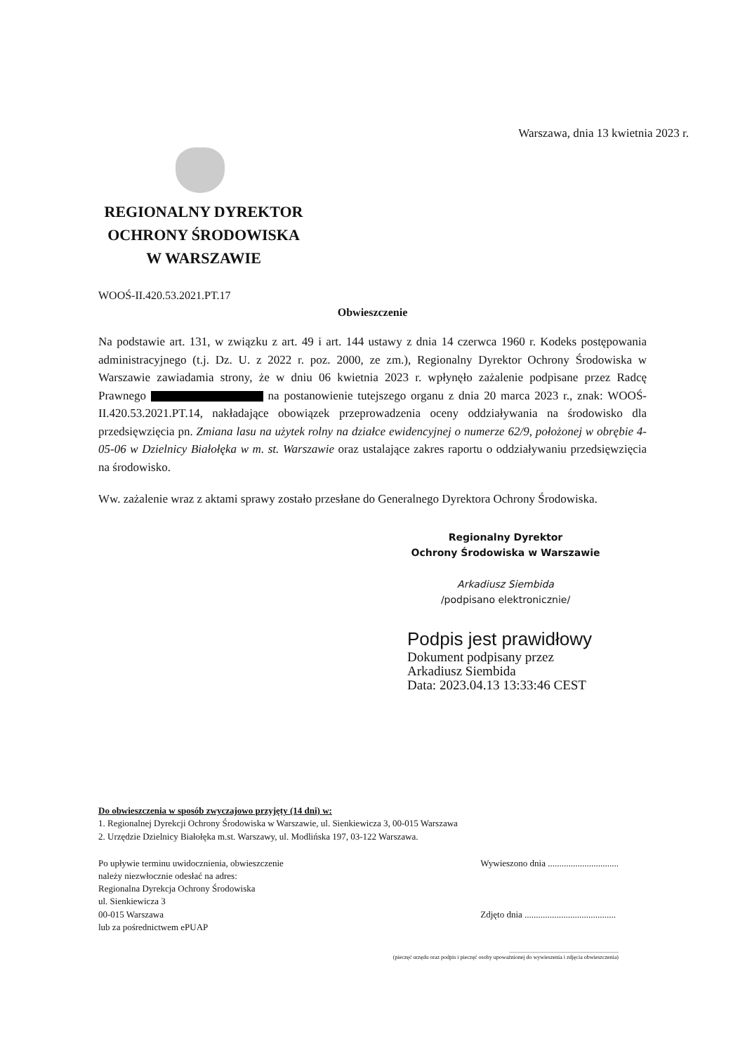Warszawa, dnia 13 kwietnia 2023 r.
REGIONALNY DYREKTOR
OCHRONY ŚRODOWISKA
W WARSZAWIE
WOOŚ-II.420.53.2021.PT.17
Obwieszczenie
Na podstawie art. 131, w związku z art. 49 i art. 144 ustawy z dnia 14 czerwca 1960 r. Kodeks postępowania administracyjnego (t.j. Dz. U. z 2022 r. poz. 2000, ze zm.), Regionalny Dyrektor Ochrony Środowiska w Warszawie zawiadamia strony, że w dniu 06 kwietnia 2023 r. wpłynęło zażalenie podpisane przez Radcę Prawnego na postanowienie tutejszego organu z dnia 20 marca 2023 r., znak: WOOŚ-II.420.53.2021.PT.14, nakładające obowiązek przeprowadzenia oceny oddziaływania na środowisko dla przedsięwzięcia pn. Zmiana lasu na użytek rolny na działce ewidencyjnej o numerze 62/9, położonej w obrębie 4-05-06 w Dzielnicy Białołęka w m. st. Warszawie oraz ustalające zakres raportu o oddziaływaniu przedsięwzięcia na środowisko.
Ww. zażalenie wraz z aktami sprawy zostało przesłane do Generalnego Dyrektora Ochrony Środowiska.
Regionalny Dyrektor
Ochrony Środowiska w Warszawie
Arkadiusz Siembida
/podpisano elektronicznie/
Podpis jest prawidłowy
Dokument podpisany przez
Arkadiusz Siembida
Data: 2023.04.13 13:33:46 CEST
Do obwieszczenia w sposób zwyczajowo przyjęty (14 dni) w:
1. Regionalnej Dyrekcji Ochrony Środowiska w Warszawie, ul. Sienkiewicza 3, 00-015 Warszawa
2. Urzędzie Dzielnicy Białołęka m.st. Warszawy, ul. Modlińska 197, 03-122 Warszawa.
Po upływie terminu uwidocznienia, obwieszczenie
należy niezwłocznie odesłać na adres:
Regionalna Dyrekcja Ochrony Środowiska
ul. Sienkiewicza 3
00-015 Warszawa
lub za pośrednictwem ePUAP
Wywieszono dnia ...............................
Zdjęto dnia ........................................
..............................................................................
(pieczęć urzędu oraz podpis i pieczęć osoby upoważnionej do wywieszenia i zdjęcia obwieszczenia)